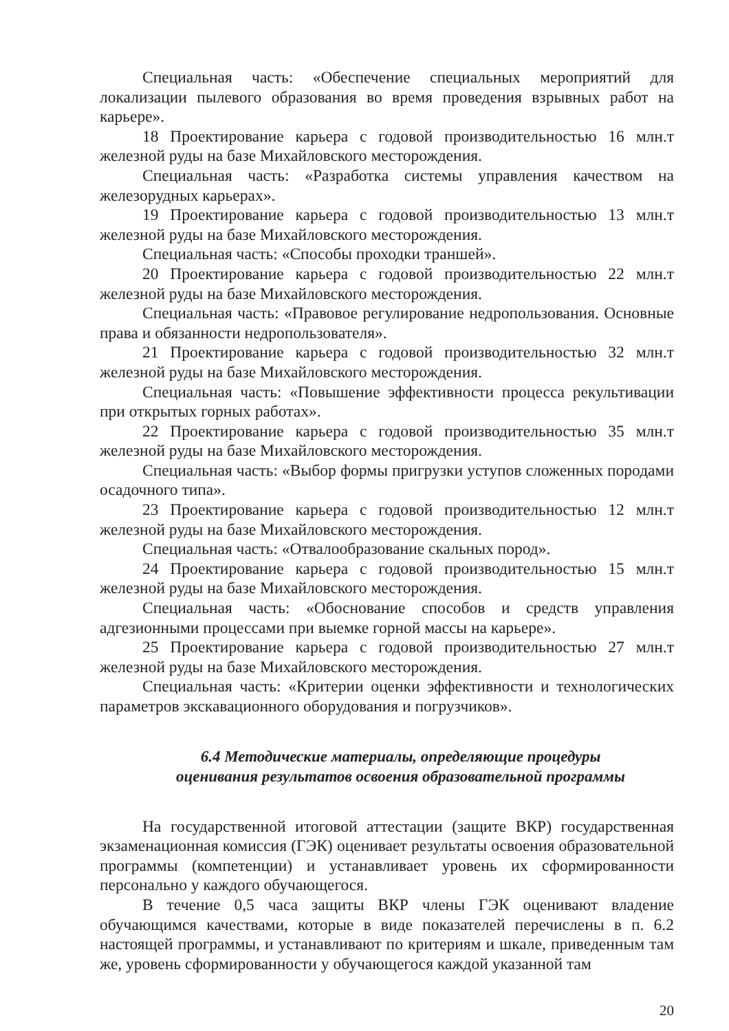Специальная часть: «Обеспечение специальных мероприятий для локализации пылевого образования во время проведения взрывных работ на карьере».
18 Проектирование карьера с годовой производительностью 16 млн.т железной руды на базе Михайловского месторождения.
Специальная часть: «Разработка системы управления качеством на железорудных карьерах».
19 Проектирование карьера с годовой производительностью 13 млн.т железной руды на базе Михайловского месторождения.
Специальная часть: «Способы проходки траншей».
20 Проектирование карьера с годовой производительностью 22 млн.т железной руды на базе Михайловского месторождения.
Специальная часть: «Правовое регулирование недропользования. Основные права и обязанности недропользователя».
21 Проектирование карьера с годовой производительностью 32 млн.т железной руды на базе Михайловского месторождения.
Специальная часть: «Повышение эффективности процесса рекультивации при открытых горных работах».
22 Проектирование карьера с годовой производительностью 35 млн.т железной руды на базе Михайловского месторождения.
Специальная часть: «Выбор формы пригрузки уступов сложенных породами осадочного типа».
23 Проектирование карьера с годовой производительностью 12 млн.т железной руды на базе Михайловского месторождения.
Специальная часть: «Отвалообразование скальных пород».
24 Проектирование карьера с годовой производительностью 15 млн.т железной руды на базе Михайловского месторождения.
Специальная часть: «Обоснование способов и средств управления адгезионными процессами при выемке горной массы на карьере».
25 Проектирование карьера с годовой производительностью 27 млн.т железной руды на базе Михайловского месторождения.
Специальная часть: «Критерии оценки эффективности и технологических параметров экскавационного оборудования и погрузчиков».
6.4 Методические материалы, определяющие процедуры
оценивания результатов освоения образовательной программы
На государственной итоговой аттестации (защите ВКР) государственная экзаменационная комиссия (ГЭК) оценивает результаты освоения образовательной программы (компетенции) и устанавливает уровень их сформированности персонально у каждого обучающегося.
В течение 0,5 часа защиты ВКР члены ГЭК оценивают владение обучающимся качествами, которые в виде показателей перечислены в п. 6.2 настоящей программы, и устанавливают по критериям и шкале, приведенным там же, уровень сформированности у обучающегося каждой указанной там
20